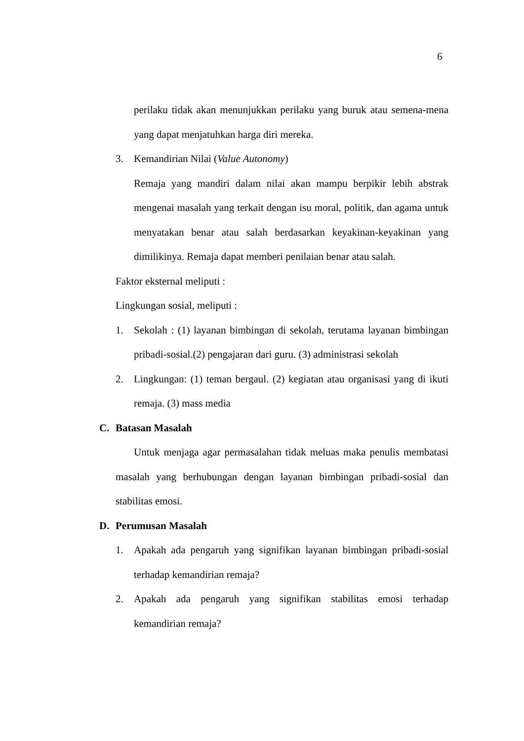6
perilaku tidak akan menunjukkan perilaku yang buruk atau semena-mena yang dapat menjatuhkan harga diri mereka.
3. Kemandirian Nilai (Value Autonomy)
Remaja yang mandiri dalam nilai akan mampu berpikir lebih abstrak mengenai masalah yang terkait dengan isu moral, politik, dan agama untuk menyatakan benar atau salah berdasarkan keyakinan-keyakinan yang dimilikinya. Remaja dapat memberi penilaian benar atau salah.
Faktor eksternal meliputi :
Lingkungan sosial, meliputi :
1. Sekolah : (1) layanan bimbingan di sekolah, terutama layanan bimbingan pribadi-sosial.(2) pengajaran dari guru. (3) administrasi sekolah
2. Lingkungan: (1) teman bergaul. (2) kegiatan atau organisasi yang di ikuti remaja. (3) mass media
C. Batasan Masalah
Untuk menjaga agar permasalahan tidak meluas maka penulis membatasi masalah yang berhubungan dengan layanan bimbingan pribadi-sosial dan stabilitas emosi.
D. Perumusan Masalah
1. Apakah ada pengaruh yang signifikan layanan bimbingan pribadi-sosial terhadap kemandirian remaja?
2. Apakah ada pengaruh yang signifikan stabilitas emosi terhadap kemandirian remaja?